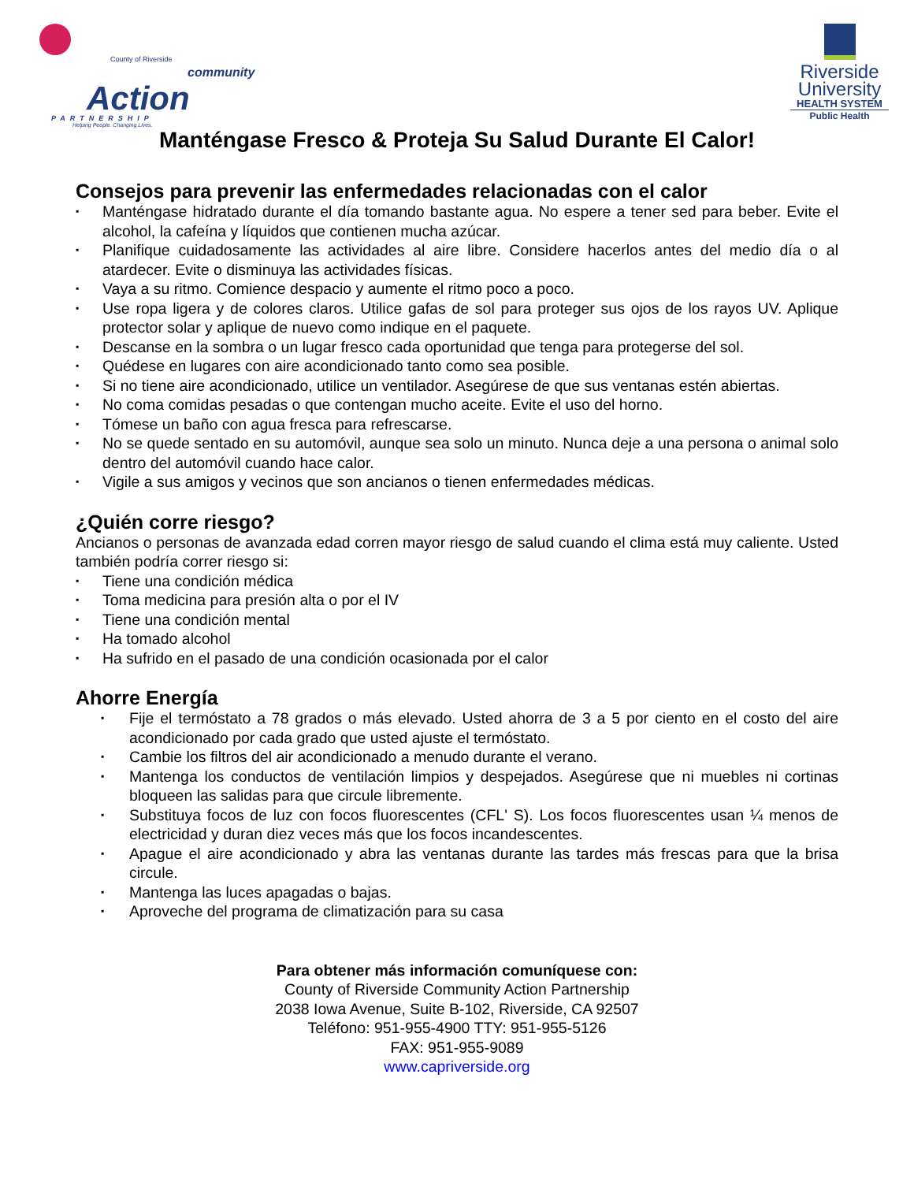County of Riverside
community
Action
PARTNERSHIP
Helping People. Changing Lives.
Riverside
University
HEALTH SYSTEM
Public Health
Manténgase Fresco & Proteja Su Salud Durante El Calor!
Consejos para prevenir las enfermedades relacionadas con el calor
▪ Manténgase hidratado durante el día tomando bastante agua. No espere a tener sed para beber. Evite el alcohol, la cafeína y líquidos que contienen mucha azúcar.
▪ Planifique cuidadosamente las actividades al aire libre. Considere hacerlos antes del medio día o al atardecer. Evite o disminuya las actividades físicas.
▪ Vaya a su ritmo. Comience despacio y aumente el ritmo poco a poco.
▪ Use ropa ligera y de colores claros. Utilice gafas de sol para proteger sus ojos de los rayos UV. Aplique protector solar y aplique de nuevo como indique en el paquete.
▪ Descanse en la sombra o un lugar fresco cada oportunidad que tenga para protegerse del sol.
▪ Quédese en lugares con aire acondicionado tanto como sea posible.
▪ Si no tiene aire acondicionado, utilice un ventilador. Asegúrese de que sus ventanas estén abiertas.
▪ No coma comidas pesadas o que contengan mucho aceite. Evite el uso del horno.
▪ Tómese un baño con agua fresca para refrescarse.
▪ No se quede sentado en su automóvil, aunque sea solo un minuto. Nunca deje a una persona o animal solo dentro del automóvil cuando hace calor.
▪ Vigile a sus amigos y vecinos que son ancianos o tienen enfermedades médicas.
¿Quién corre riesgo?
Ancianos o personas de avanzada edad corren mayor riesgo de salud cuando el clima está muy caliente. Usted también podría correr riesgo si:
▪ Tiene una condición médica
▪ Toma medicina para presión alta o por el IV
▪ Tiene una condición mental
▪ Ha tomado alcohol
▪ Ha sufrido en el pasado de una condición ocasionada por el calor
Ahorre Energía
▪ Fije el termóstato a 78 grados o más elevado. Usted ahorra de 3 a 5 por ciento en el costo del aire acondicionado por cada grado que usted ajuste el termóstato.
▪ Cambie los filtros del air acondicionado a menudo durante el verano.
▪ Mantenga los conductos de ventilación limpios y despejados. Asegúrese que ni muebles ni cortinas bloqueen las salidas para que circule libremente.
▪ Substituya focos de luz con focos fluorescentes (CFL' S). Los focos fluorescentes usan ¼ menos de electricidad y duran diez veces más que los focos incandescentes.
▪ Apague el aire acondicionado y abra las ventanas durante las tardes más frescas para que la brisa circule.
▪ Mantenga las luces apagadas o bajas.
▪ Aproveche del programa de climatización para su casa
Para obtener más información comuníquese con:
County of Riverside Community Action Partnership
2038 Iowa Avenue, Suite B-102, Riverside, CA 92507
Teléfono: 951-955-4900 TTY: 951-955-5126
FAX: 951-955-9089
www.capriverside.org